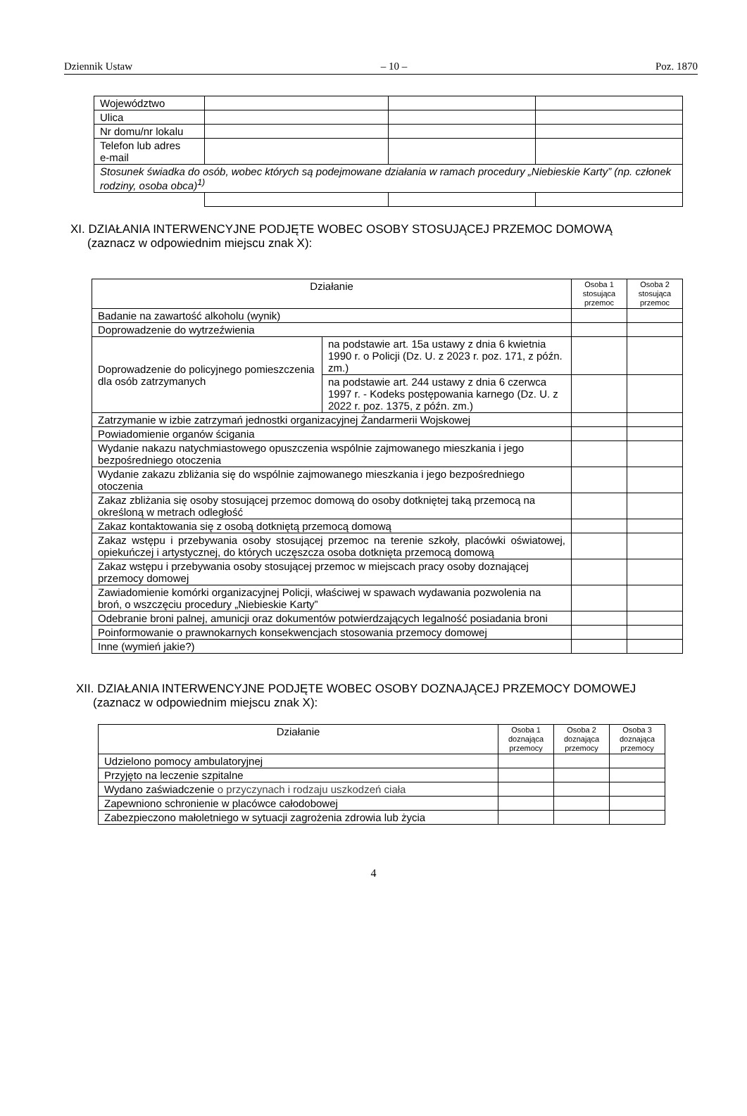Dziennik Ustaw – 10 – Poz. 1870
| Województwo | | | |
| Ulica | | | |
| Nr domu/nr lokalu | | | |
| Telefon lub adres e-mail | | | |
| Stosunek świadka do osób, wobec których są podejmowane działania w ramach procedury „Niebieskie Karty” (np. członek rodziny, osoba obca)<sup>1)</sup> | | | |
XI. DZIAŁANIA INTERWENCYJNE PODJĘTE WOBEC OSOBY STOSUJĄCEJ PRZEMOC DOMOWĄ
(zaznacz w odpowiednim miejscu znak X):
| Działanie | | Osoba 1 stosująca przemoc | Osoba 2 stosująca przemoc |
| --- | --- | --- | --- |
| Badanie na zawartość alkoholu (wynik) | | | |
| Doprowadzenie do wytrzeźwienia | | | |
| Doprowadzenie do policyjnego pomieszczenia dla osób zatrzymanych | na podstawie art. 15a ustawy z dnia 6 kwietnia 1990 r. o Policji (Dz. U. z 2023 r. poz. 171, z późn. zm.) | | |
| | na podstawie art. 244 ustawy z dnia 6 czerwca 1997 r. - Kodeks postępowania karnego (Dz. U. z 2022 r. poz. 1375, z późn. zm.) | | |
| Zatrzymanie w izbie zatrzymań jednostki organizacyjnej Żandarmerii Wojskowej | | | |
| Powiadomienie organów ścigania | | | |
| Wydanie nakazu natychmiastowego opuszczenia wspólnie zajmowanego mieszkania i jego bezpośredniego otoczenia | | | |
| Wydanie zakazu zbliżania się do wspólnie zajmowanego mieszkania i jego bezpośredniego otoczenia | | | |
| Zakaz zbliżania się osoby stosującej przemoc domową do osoby dotkniętej taką przemocą na określoną w metrach odległość | | | |
| Zakaz kontaktowania się z osobą dotkniętą przemocą domową | | | |
| Zakaz wstępu i przebywania osoby stosującej przemoc na terenie szkoły, placówki oświatowej, opiekuńczej i artystycznej, do których uczęszcza osoba dotknięta przemocą domową | | | |
| Zakaz wstępu i przebywania osoby stosującej przemoc w miejscach pracy osoby doznającej przemocy domowej | | | |
| Zawiadomienie komórki organizacyjnej Policji, właściwej w spawach wydawania pozwolenia na broń, o wszczęciu procedury „Niebieskie Karty” | | | |
| Odebranie broni palnej, amunicji oraz dokumentów potwierdzających legalność posiadania broni | | | |
| Poinformowanie o prawnokarnych konsekwencjach stosowania przemocy domowej | | | |
| Inne (wymień jakie?) | | | |
XII. DZIAŁANIA INTERWENCYJNE PODJĘTE WOBEC OSOBY DOZNAJĄCEJ PRZEMOCY DOMOWEJ
(zaznacz w odpowiednim miejscu znak X):
| Działanie | Osoba 1 doznająca przemocy | Osoba 2 doznająca przemocy | Osoba 3 doznająca przemocy |
| --- | --- | --- | --- |
| Udzielono pomocy ambulatoryjnej | | | |
| Przyjęto na leczenie szpitalne | | | |
| Wydano zaświadczenie o przyczynach i rodzaju uszkodzeń ciała | | | |
| Zapewniono schronienie w placówce całodobowej | | | |
| Zabezpieczono małoletniego w sytuacji zagrożenia zdrowia lub życia | | | |
4